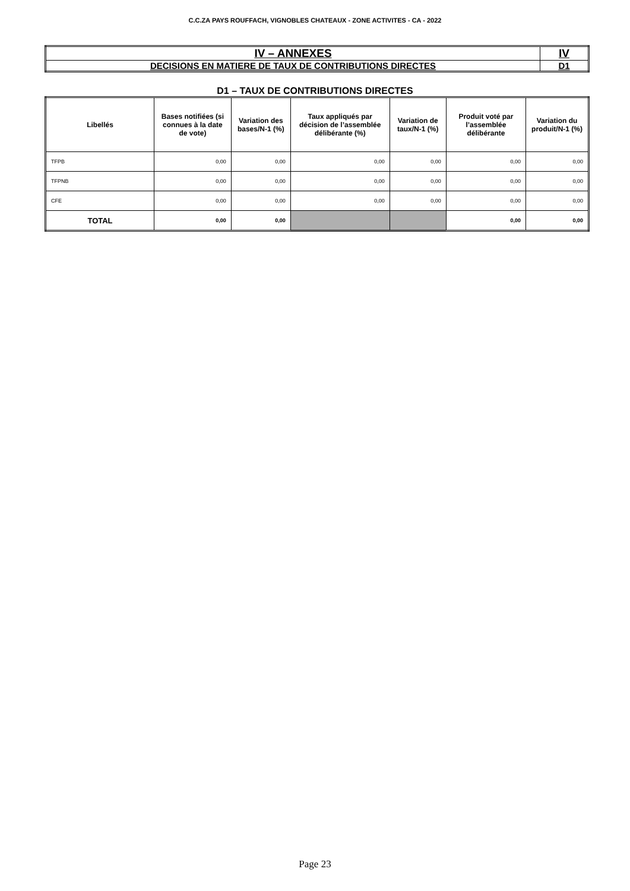C.C.ZA PAYS ROUFFACH, VIGNOBLES CHATEAUX - ZONE ACTIVITES - CA - 2022
| IV – ANNEXES | IV |
| DECISIONS EN MATIERE DE TAUX DE CONTRIBUTIONS DIRECTES | D1 |
D1 – TAUX DE CONTRIBUTIONS DIRECTES
| Libellés | Bases notifiées (si connues à la date de vote) | Variation des bases/N-1 (%) | Taux appliqués par décision de l’assemblée délibérante (%) | Variation de taux/N-1 (%) | Produit voté par l’assemblée délibérante | Variation du produit/N-1 (%) |
| --- | --- | --- | --- | --- | --- | --- |
| TFPB | 0,00 | 0,00 | 0,00 | 0,00 | 0,00 | 0,00 |
| TFPNB | 0,00 | 0,00 | 0,00 | 0,00 | 0,00 | 0,00 |
| CFE | 0,00 | 0,00 | 0,00 | 0,00 | 0,00 | 0,00 |
| TOTAL | 0,00 | 0,00 | | | 0,00 | 0,00 |
Page 23